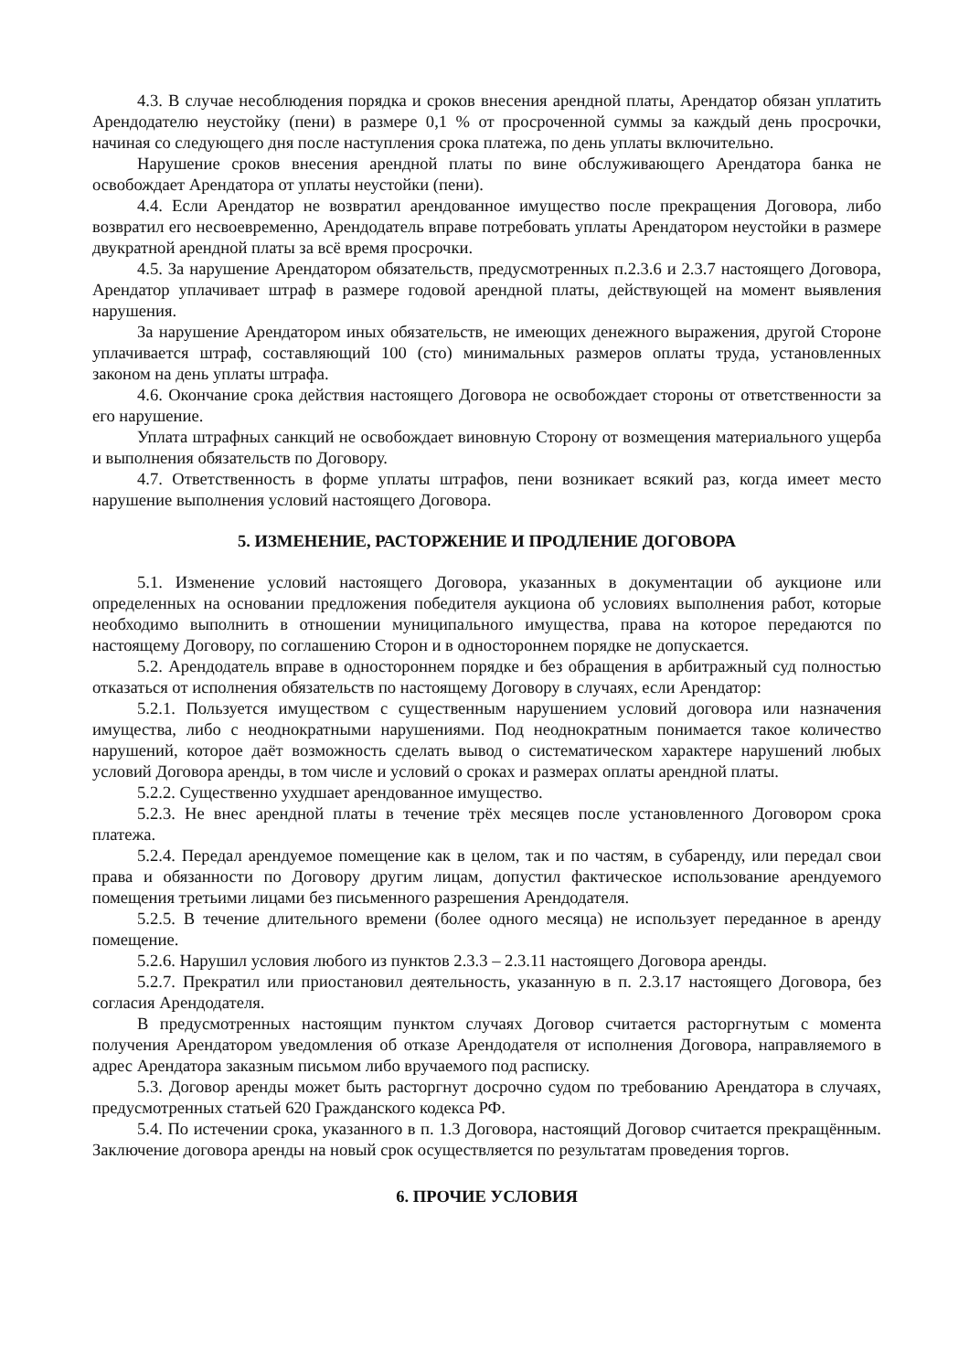4.3. В случае несоблюдения порядка и сроков внесения арендной платы, Арендатор обязан уплатить Арендодателю неустойку (пени) в размере 0,1 % от просроченной суммы за каждый день просрочки, начиная со следующего дня после наступления срока платежа, по день уплаты включительно.
Нарушение сроков внесения арендной платы по вине обслуживающего Арендатора банка не освобождает Арендатора от уплаты неустойки (пени).
4.4. Если Арендатор не возвратил арендованное имущество после прекращения Договора, либо возвратил его несвоевременно, Арендодатель вправе потребовать уплаты Арендатором неустойки в размере двукратной арендной платы за всё время просрочки.
4.5. За нарушение Арендатором обязательств, предусмотренных п.2.3.6 и 2.3.7 настоящего Договора, Арендатор уплачивает штраф в размере годовой арендной платы, действующей на момент выявления нарушения.
За нарушение Арендатором иных обязательств, не имеющих денежного выражения, другой Стороне уплачивается штраф, составляющий 100 (сто) минимальных размеров оплаты труда, установленных законом на день уплаты штрафа.
4.6. Окончание срока действия настоящего Договора не освобождает стороны от ответственности за его нарушение.
Уплата штрафных санкций не освобождает виновную Сторону от возмещения материального ущерба и выполнения обязательств по Договору.
4.7. Ответственность в форме уплаты штрафов, пени возникает всякий раз, когда имеет место нарушение выполнения условий настоящего Договора.
5. ИЗМЕНЕНИЕ, РАСТОРЖЕНИЕ И ПРОДЛЕНИЕ ДОГОВОРА
5.1. Изменение условий настоящего Договора, указанных в документации об аукционе или определенных на основании предложения победителя аукциона об условиях выполнения работ, которые необходимо выполнить в отношении муниципального имущества, права на которое передаются по настоящему Договору, по соглашению Сторон и в одностороннем порядке не допускается.
5.2. Арендодатель вправе в одностороннем порядке и без обращения в арбитражный суд полностью отказаться от исполнения обязательств по настоящему Договору в случаях, если Арендатор:
5.2.1. Пользуется имуществом с существенным нарушением условий договора или назначения имущества, либо с неоднократными нарушениями. Под неоднократным понимается такое количество нарушений, которое даёт возможность сделать вывод о систематическом характере нарушений любых условий Договора аренды, в том числе и условий о сроках и размерах оплаты арендной платы.
5.2.2. Существенно ухудшает арендованное имущество.
5.2.3. Не внес арендной платы в течение трёх месяцев после установленного Договором срока платежа.
5.2.4. Передал арендуемое помещение как в целом, так и по частям, в субаренду, или передал свои права и обязанности по Договору другим лицам, допустил фактическое использование арендуемого помещения третьими лицами без письменного разрешения Арендодателя.
5.2.5. В течение длительного времени (более одного месяца) не использует переданное в аренду помещение.
5.2.6. Нарушил условия любого из пунктов 2.3.3 – 2.3.11 настоящего Договора аренды.
5.2.7. Прекратил или приостановил деятельность, указанную в п. 2.3.17 настоящего Договора, без согласия Арендодателя.
В предусмотренных настоящим пунктом случаях Договор считается расторгнутым с момента получения Арендатором уведомления об отказе Арендодателя от исполнения Договора, направляемого в адрес Арендатора заказным письмом либо вручаемого под расписку.
5.3. Договор аренды может быть расторгнут досрочно судом по требованию Арендатора в случаях, предусмотренных статьей 620 Гражданского кодекса РФ.
5.4. По истечении срока, указанного в п. 1.3 Договора, настоящий Договор считается прекращённым. Заключение договора аренды на новый срок осуществляется по результатам проведения торгов.
6. ПРОЧИЕ УСЛОВИЯ